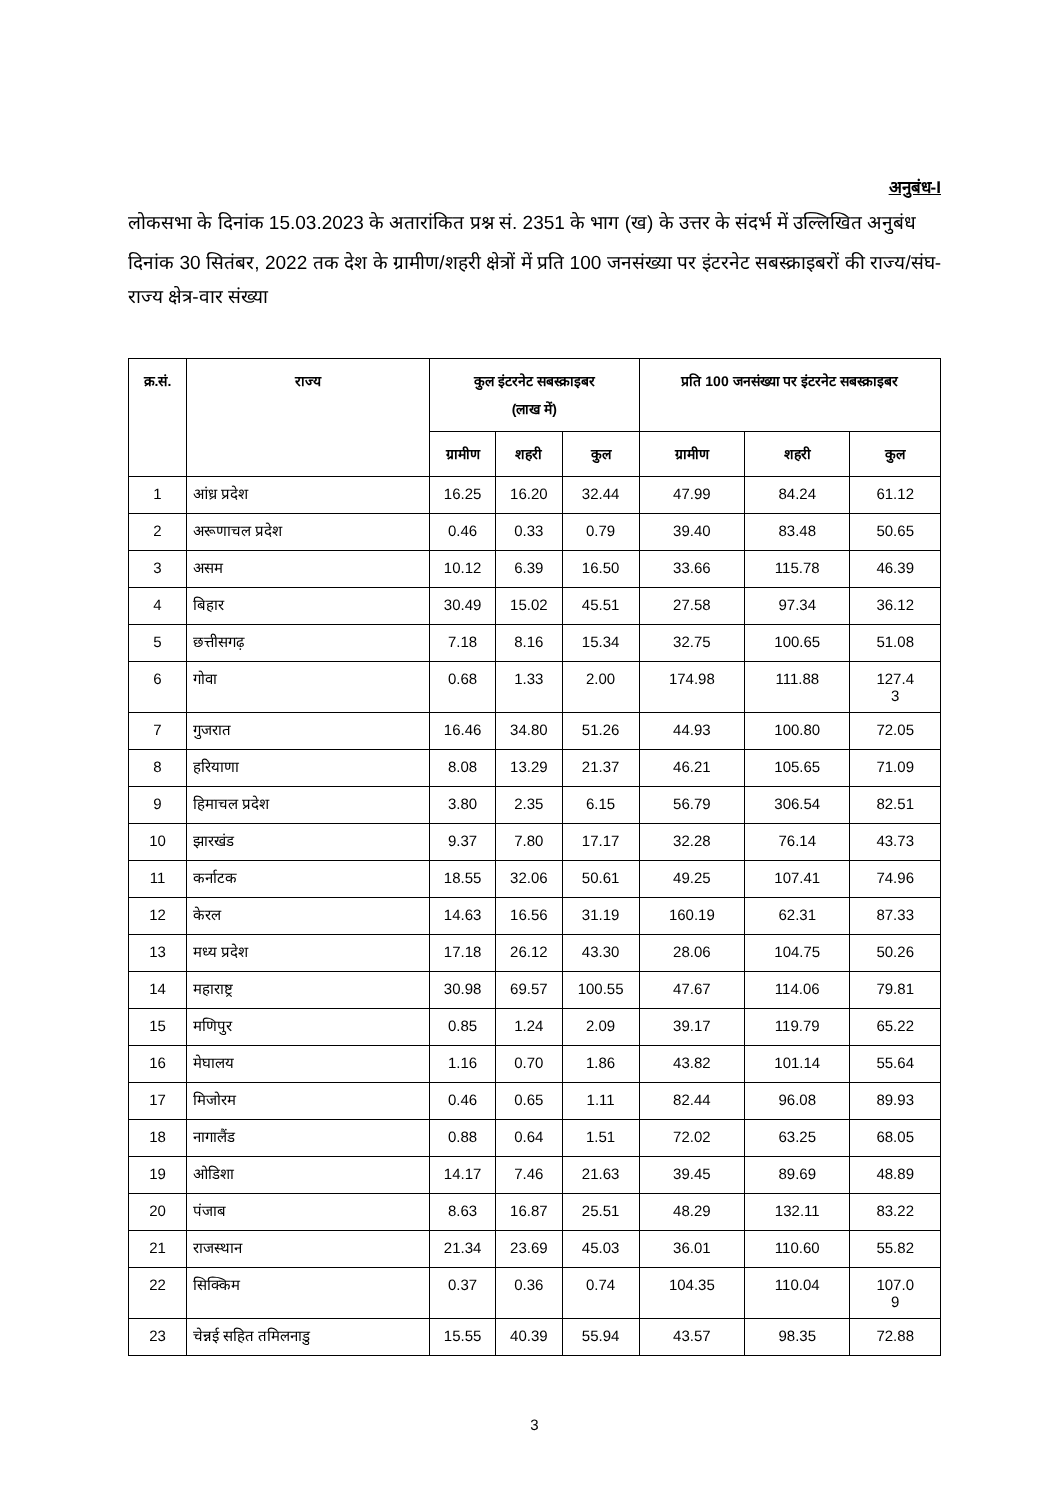अनुबंध-I
लोकसभा के दिनांक 15.03.2023 के अतारांकित प्रश्न सं. 2351 के भाग (ख) के उत्तर के संदर्भ में उल्लिखित अनुबंध
दिनांक 30 सितंबर, 2022 तक देश के ग्रामीण/शहरी क्षेत्रों में प्रति 100 जनसंख्या पर इंटरनेट सबस्क्राइबरों की राज्य/संघ-राज्य क्षेत्र-वार संख्या
| क्र.सं. | राज्य | कुल इंटरनेट सबस्क्राइबर (लाख में) | | | प्रति 100 जनसंख्या पर इंटरनेट सबस्क्राइबर | | |
| --- | --- | --- | --- | --- | --- | --- | --- |
| | | ग्रामीण | शहरी | कुल | ग्रामीण | शहरी | कुल |
| 1 | आंध्र प्रदेश | 16.25 | 16.20 | 32.44 | 47.99 | 84.24 | 61.12 |
| 2 | अरूणाचल प्रदेश | 0.46 | 0.33 | 0.79 | 39.40 | 83.48 | 50.65 |
| 3 | असम | 10.12 | 6.39 | 16.50 | 33.66 | 115.78 | 46.39 |
| 4 | बिहार | 30.49 | 15.02 | 45.51 | 27.58 | 97.34 | 36.12 |
| 5 | छत्तीसगढ़ | 7.18 | 8.16 | 15.34 | 32.75 | 100.65 | 51.08 |
| 6 | गोवा | 0.68 | 1.33 | 2.00 | 174.98 | 111.88 | 127.4 3 |
| 7 | गुजरात | 16.46 | 34.80 | 51.26 | 44.93 | 100.80 | 72.05 |
| 8 | हरियाणा | 8.08 | 13.29 | 21.37 | 46.21 | 105.65 | 71.09 |
| 9 | हिमाचल प्रदेश | 3.80 | 2.35 | 6.15 | 56.79 | 306.54 | 82.51 |
| 10 | झारखंड | 9.37 | 7.80 | 17.17 | 32.28 | 76.14 | 43.73 |
| 11 | कर्नाटक | 18.55 | 32.06 | 50.61 | 49.25 | 107.41 | 74.96 |
| 12 | केरल | 14.63 | 16.56 | 31.19 | 160.19 | 62.31 | 87.33 |
| 13 | मध्य प्रदेश | 17.18 | 26.12 | 43.30 | 28.06 | 104.75 | 50.26 |
| 14 | महाराष्ट्र | 30.98 | 69.57 | 100.55 | 47.67 | 114.06 | 79.81 |
| 15 | मणिपुर | 0.85 | 1.24 | 2.09 | 39.17 | 119.79 | 65.22 |
| 16 | मेघालय | 1.16 | 0.70 | 1.86 | 43.82 | 101.14 | 55.64 |
| 17 | मिजोरम | 0.46 | 0.65 | 1.11 | 82.44 | 96.08 | 89.93 |
| 18 | नागालैंड | 0.88 | 0.64 | 1.51 | 72.02 | 63.25 | 68.05 |
| 19 | ओडिशा | 14.17 | 7.46 | 21.63 | 39.45 | 89.69 | 48.89 |
| 20 | पंजाब | 8.63 | 16.87 | 25.51 | 48.29 | 132.11 | 83.22 |
| 21 | राजस्थान | 21.34 | 23.69 | 45.03 | 36.01 | 110.60 | 55.82 |
| 22 | सिक्किम | 0.37 | 0.36 | 0.74 | 104.35 | 110.04 | 107.0 9 |
| 23 | चेन्नई सहित तमिलनाडु | 15.55 | 40.39 | 55.94 | 43.57 | 98.35 | 72.88 |
3